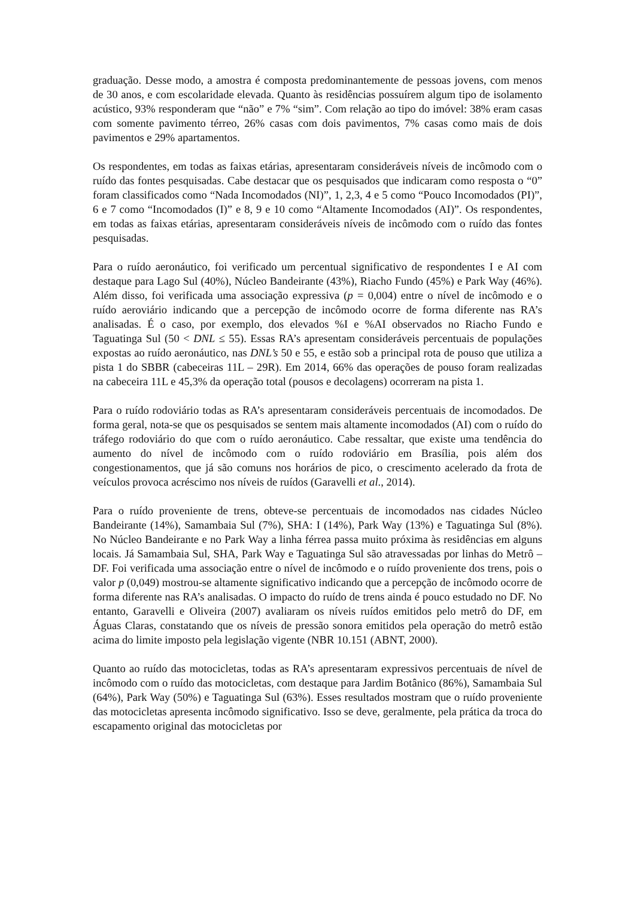graduação. Desse modo, a amostra é composta predominantemente de pessoas jovens, com menos de 30 anos, e com escolaridade elevada. Quanto às residências possuírem algum tipo de isolamento acústico, 93% responderam que “não” e 7% “sim”. Com relação ao tipo do imóvel: 38% eram casas com somente pavimento térreo, 26% casas com dois pavimentos, 7% casas como mais de dois pavimentos e 29% apartamentos.
Os respondentes, em todas as faixas etárias, apresentaram consideráveis níveis de incômodo com o ruído das fontes pesquisadas. Cabe destacar que os pesquisados que indicaram como resposta o “0” foram classificados como “Nada Incomodados (NI)”, 1, 2,3, 4 e 5 como “Pouco Incomodados (PI)”, 6 e 7 como “Incomodados (I)” e 8, 9 e 10 como “Altamente Incomodados (AI)”. Os respondentes, em todas as faixas etárias, apresentaram consideráveis níveis de incômodo com o ruído das fontes pesquisadas.
Para o ruído aeronáutico, foi verificado um percentual significativo de respondentes I e AI com destaque para Lago Sul (40%), Núcleo Bandeirante (43%), Riacho Fundo (45%) e Park Way (46%). Além disso, foi verificada uma associação expressiva (p = 0,004) entre o nível de incômodo e o ruído aeroviário indicando que a percepção de incômodo ocorre de forma diferente nas RA’s analisadas. É o caso, por exemplo, dos elevados %I e %AI observados no Riacho Fundo e Taguatinga Sul (50 < DNL ≤ 55). Essas RA’s apresentam consideráveis percentuais de populações expostas ao ruído aeronáutico, nas DNL’s 50 e 55, e estão sob a principal rota de pouso que utiliza a pista 1 do SBBR (cabeceiras 11L – 29R). Em 2014, 66% das operações de pouso foram realizadas na cabeceira 11L e 45,3% da operação total (pousos e decolagens) ocorreram na pista 1.
Para o ruído rodoviário todas as RA’s apresentaram consideráveis percentuais de incomodados. De forma geral, nota-se que os pesquisados se sentem mais altamente incomodados (AI) com o ruído do tráfego rodoviário do que com o ruído aeronáutico. Cabe ressaltar, que existe uma tendência do aumento do nível de incômodo com o ruído rodoviário em Brasília, pois além dos congestionamentos, que já são comuns nos horários de pico, o crescimento acelerado da frota de veículos provoca acréscimo nos níveis de ruídos (Garavelli et al., 2014).
Para o ruído proveniente de trens, obteve-se percentuais de incomodados nas cidades Núcleo Bandeirante (14%), Samambaia Sul (7%), SHA: I (14%), Park Way (13%) e Taguatinga Sul (8%). No Núcleo Bandeirante e no Park Way a linha férrea passa muito próxima às residências em alguns locais. Já Samambaia Sul, SHA, Park Way e Taguatinga Sul são atravessadas por linhas do Metrô – DF. Foi verificada uma associação entre o nível de incômodo e o ruído proveniente dos trens, pois o valor p (0,049) mostrou-se altamente significativo indicando que a percepção de incômodo ocorre de forma diferente nas RA’s analisadas. O impacto do ruído de trens ainda é pouco estudado no DF. No entanto, Garavelli e Oliveira (2007) avaliaram os níveis ruídos emitidos pelo metrô do DF, em Águas Claras, constatando que os níveis de pressão sonora emitidos pela operação do metrô estão acima do limite imposto pela legislação vigente (NBR 10.151 (ABNT, 2000).
Quanto ao ruído das motocicletas, todas as RA’s apresentaram expressivos percentuais de nível de incômodo com o ruído das motocicletas, com destaque para Jardim Botânico (86%), Samambaia Sul (64%), Park Way (50%) e Taguatinga Sul (63%). Esses resultados mostram que o ruído proveniente das motocicletas apresenta incômodo significativo. Isso se deve, geralmente, pela prática da troca do escapamento original das motocicletas por